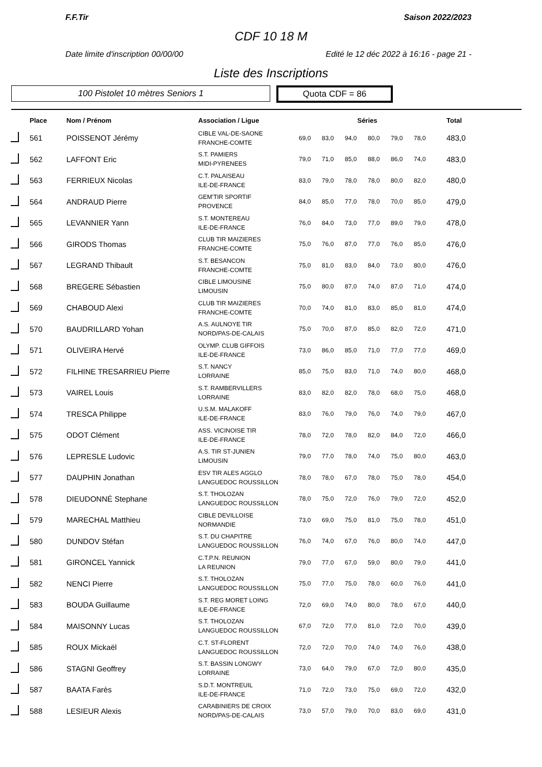F.F.Tir Saison 2022/2023
CDF 10 18 M
Date limite d'inscription 00/00/00 Edité le 12 déc 2022 à 16:16 - page 21 -
Liste des Inscriptions
100 Pistolet 10 mètres Seniors 1
Quota CDF = 86
| | Place | Nom / Prénom | Association / Ligue | Séries | | | | | | Total |
| --- | --- | --- | --- | --- | --- | --- | --- | --- | --- | --- |
| | 561 | POISSENOT Jérémy | CIBLE VAL-DE-SAONE FRANCHE-COMTE | 69,0 | 83,0 | 94,0 | 80,0 | 79,0 | 78,0 | 483,0 |
| | 562 | LAFFONT Eric | S.T. PAMIERS MIDI-PYRENEES | 79,0 | 71,0 | 85,0 | 88,0 | 86,0 | 74,0 | 483,0 |
| | 563 | FERRIEUX Nicolas | C.T. PALAISEAU ILE-DE-FRANCE | 83,0 | 79,0 | 78,0 | 78,0 | 80,0 | 82,0 | 480,0 |
| | 564 | ANDRAUD Pierre | GEM'TIR SPORTIF PROVENCE | 84,0 | 85,0 | 77,0 | 78,0 | 70,0 | 85,0 | 479,0 |
| | 565 | LEVANNIER Yann | S.T. MONTEREAU ILE-DE-FRANCE | 76,0 | 84,0 | 73,0 | 77,0 | 89,0 | 79,0 | 478,0 |
| | 566 | GIRODS Thomas | CLUB TIR MAIZIERES FRANCHE-COMTE | 75,0 | 76,0 | 87,0 | 77,0 | 76,0 | 85,0 | 476,0 |
| | 567 | LEGRAND Thibault | S.T. BESANCON FRANCHE-COMTE | 75,0 | 81,0 | 83,0 | 84,0 | 73,0 | 80,0 | 476,0 |
| | 568 | BREGERE Sébastien | CIBLE LIMOUSINE LIMOUSIN | 75,0 | 80,0 | 87,0 | 74,0 | 87,0 | 71,0 | 474,0 |
| | 569 | CHABOUD Alexi | CLUB TIR MAIZIERES FRANCHE-COMTE | 70,0 | 74,0 | 81,0 | 83,0 | 85,0 | 81,0 | 474,0 |
| | 570 | BAUDRILLARD Yohan | A.S. AULNOYE TIR NORD/PAS-DE-CALAIS | 75,0 | 70,0 | 87,0 | 85,0 | 82,0 | 72,0 | 471,0 |
| | 571 | OLIVEIRA Hervé | OLYMP. CLUB GIFFOIS ILE-DE-FRANCE | 73,0 | 86,0 | 85,0 | 71,0 | 77,0 | 77,0 | 469,0 |
| | 572 | FILHINE TRESARRIEU Pierre | S.T. NANCY LORRAINE | 85,0 | 75,0 | 83,0 | 71,0 | 74,0 | 80,0 | 468,0 |
| | 573 | VAIREL Louis | S.T. RAMBERVILLERS LORRAINE | 83,0 | 82,0 | 82,0 | 78,0 | 68,0 | 75,0 | 468,0 |
| | 574 | TRESCA Philippe | U.S.M. MALAKOFF ILE-DE-FRANCE | 83,0 | 76,0 | 79,0 | 76,0 | 74,0 | 79,0 | 467,0 |
| | 575 | ODOT Clément | ASS. VICINOISE TIR ILE-DE-FRANCE | 78,0 | 72,0 | 78,0 | 82,0 | 84,0 | 72,0 | 466,0 |
| | 576 | LEPRESLE Ludovic | A.S. TIR ST-JUNIEN LIMOUSIN | 79,0 | 77,0 | 78,0 | 74,0 | 75,0 | 80,0 | 463,0 |
| | 577 | DAUPHIN Jonathan | ESV TIR ALES AGGLO LANGUEDOC ROUSSILLON | 78,0 | 78,0 | 67,0 | 78,0 | 75,0 | 78,0 | 454,0 |
| | 578 | DIEUDONNÉ Stephane | S.T. THOLOZAN LANGUEDOC ROUSSILLON | 78,0 | 75,0 | 72,0 | 76,0 | 79,0 | 72,0 | 452,0 |
| | 579 | MARECHAL Matthieu | CIBLE DEVILLOISE NORMANDIE | 73,0 | 69,0 | 75,0 | 81,0 | 75,0 | 78,0 | 451,0 |
| | 580 | DUNDOV Stéfan | S.T. DU CHAPITRE LANGUEDOC ROUSSILLON | 76,0 | 74,0 | 67,0 | 76,0 | 80,0 | 74,0 | 447,0 |
| | 581 | GIRONCEL Yannick | C.T.P.N. REUNION LA REUNION | 79,0 | 77,0 | 67,0 | 59,0 | 80,0 | 79,0 | 441,0 |
| | 582 | NENCI Pierre | S.T. THOLOZAN LANGUEDOC ROUSSILLON | 75,0 | 77,0 | 75,0 | 78,0 | 60,0 | 76,0 | 441,0 |
| | 583 | BOUDA Guillaume | S.T. REG MORET LOING ILE-DE-FRANCE | 72,0 | 69,0 | 74,0 | 80,0 | 78,0 | 67,0 | 440,0 |
| | 584 | MAISONNY Lucas | S.T. THOLOZAN LANGUEDOC ROUSSILLON | 67,0 | 72,0 | 77,0 | 81,0 | 72,0 | 70,0 | 439,0 |
| | 585 | ROUX Mickaël | C.T. ST-FLORENT LANGUEDOC ROUSSILLON | 72,0 | 72,0 | 70,0 | 74,0 | 74,0 | 76,0 | 438,0 |
| | 586 | STAGNI Geoffrey | S.T. BASSIN LONGWY LORRAINE | 73,0 | 64,0 | 79,0 | 67,0 | 72,0 | 80,0 | 435,0 |
| | 587 | BAATA Farès | S.D.T. MONTREUIL ILE-DE-FRANCE | 71,0 | 72,0 | 73,0 | 75,0 | 69,0 | 72,0 | 432,0 |
| | 588 | LESIEUR Alexis | CARABINIERS DE CROIX NORD/PAS-DE-CALAIS | 73,0 | 57,0 | 79,0 | 70,0 | 83,0 | 69,0 | 431,0 |